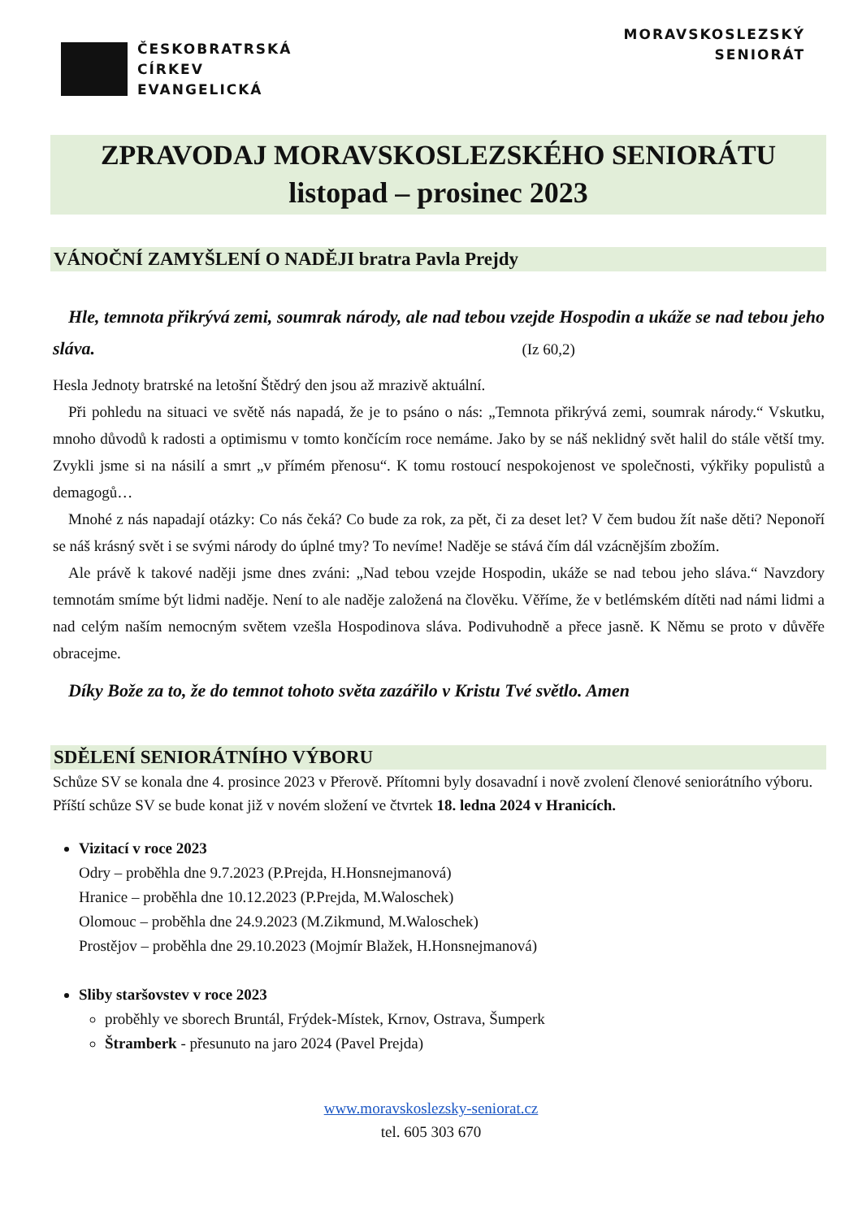ČESKOBRATRSKÁ
CÍRKEV
EVANGELICKÁ
MORAVSKOSLEZSKÝ
SENIORÁT
ZPRAVODAJ MORAVSKOSLEZSKÉHO SENIORÁTU
listopad – prosinec 2023
VÁNOČNÍ ZAMYŠLENÍ O NADĚJI bratra Pavla Prejdy
Hle, temnota přikrývá zemi, soumrak národy, ale nad tebou vzejde Hospodin a ukáže se nad tebou jeho sláva. (Iz 60,2)
Hesla Jednoty bratrské na letošní Štědrý den jsou až mrazivě aktuální.
Při pohledu na situaci ve světě nás napadá, že je to psáno o nás: „Temnota přikrývá zemi, soumrak národy.“ Vskutku, mnoho důvodů k radosti a optimismu v tomto končícím roce nemáme. Jako by se náš neklidný svět halil do stále větší tmy. Zvykli jsme si na násilí a smrt „v přímém přenosu“. K tomu rostoucí nespokojenost ve společnosti, výkřiky populistů a demagogů…
Mnohé z nás napadají otázky: Co nás čeká? Co bude za rok, za pět, či za deset let? V čem budou žít naše děti? Neponoří se náš krásný svět i se svými národy do úplné tmy? To nevíme! Naděje se stává čím dál vzácnějším zbožím.
Ale právě k takové naději jsme dnes zváni: „Nad tebou vzejde Hospodin, ukáže se nad tebou jeho sláva.“ Navzdory temnotám smíme být lidmi naděje. Není to ale naděje založená na člověku. Věříme, že v betlémském dítěti nad námi lidmi a nad celým naším nemocným světem vzešla Hospodinova sláva. Podivuhodně a přece jasně. K Němu se proto v důvěře obracejme.
Díky Bože za to, že do temnot tohoto světa zazářilo v Kristu Tvé světlo. Amen
SDĚLENÍ SENIORÁTNÍHO VÝBORU
Schůze SV se konala dne 4. prosince 2023 v Přerově. Přítomni byly dosavadní i nově zvolení členové seniorátního výboru.
Příští schůze SV se bude konat již v novém složení ve čtvrtek 18. ledna 2024 v Hranicích.
Vizitací v roce 2023
Odry – proběhla dne 9.7.2023 (P.Prejda, H.Honsnejmanová)
Hranice – proběhla dne 10.12.2023 (P.Prejda, M.Waloschek)
Olomouc – proběhla dne 24.9.2023 (M.Zikmund, M.Waloschek)
Prostějov – proběhla dne 29.10.2023 (Mojmír Blažek, H.Honsnejmanová)
Sliby staršovstev v roce 2023
proběhly ve sborech Bruntál, Frýdek-Místek, Krnov, Ostrava, Šumperk
Štramberk - přesunuto na jaro 2024 (Pavel Prejda)
www.moravskoslezsky-seniorat.cz
tel. 605 303 670